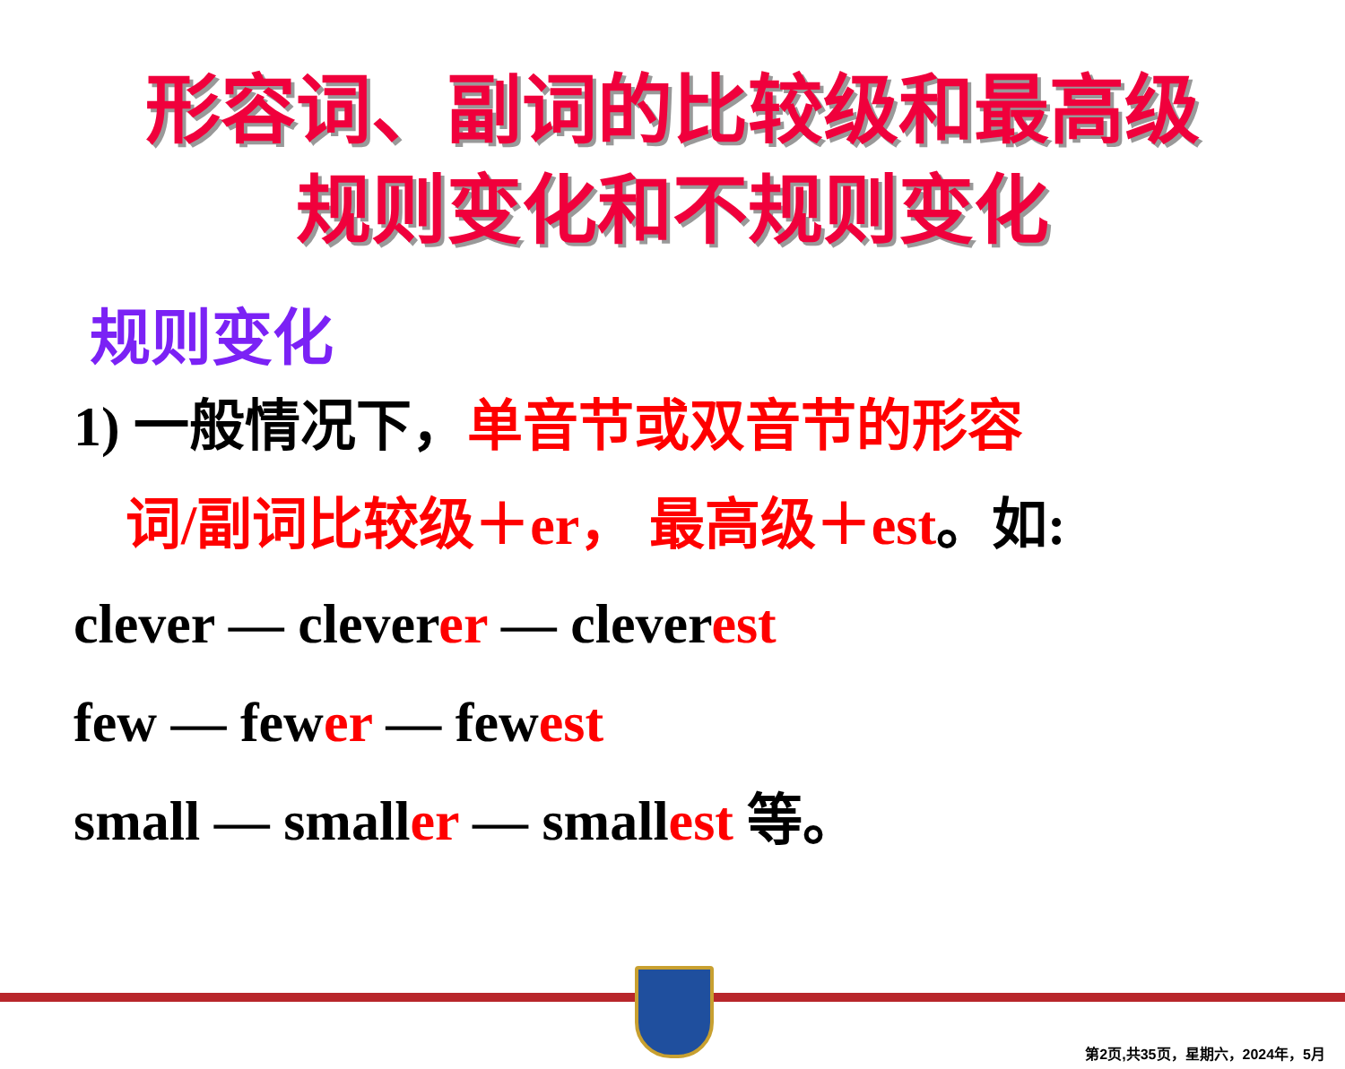形容词、副词的比较级和最高级
规则变化和不规则变化
规则变化
1) 一般情况下，单音节或双音节的形容
词/副词比较级＋er， 最高级＋est。如:
clever — cleverer — cleverest
few — fewer — fewest
small — smaller — smallest 等。
第2页,共35页，星期六，2024年，5月